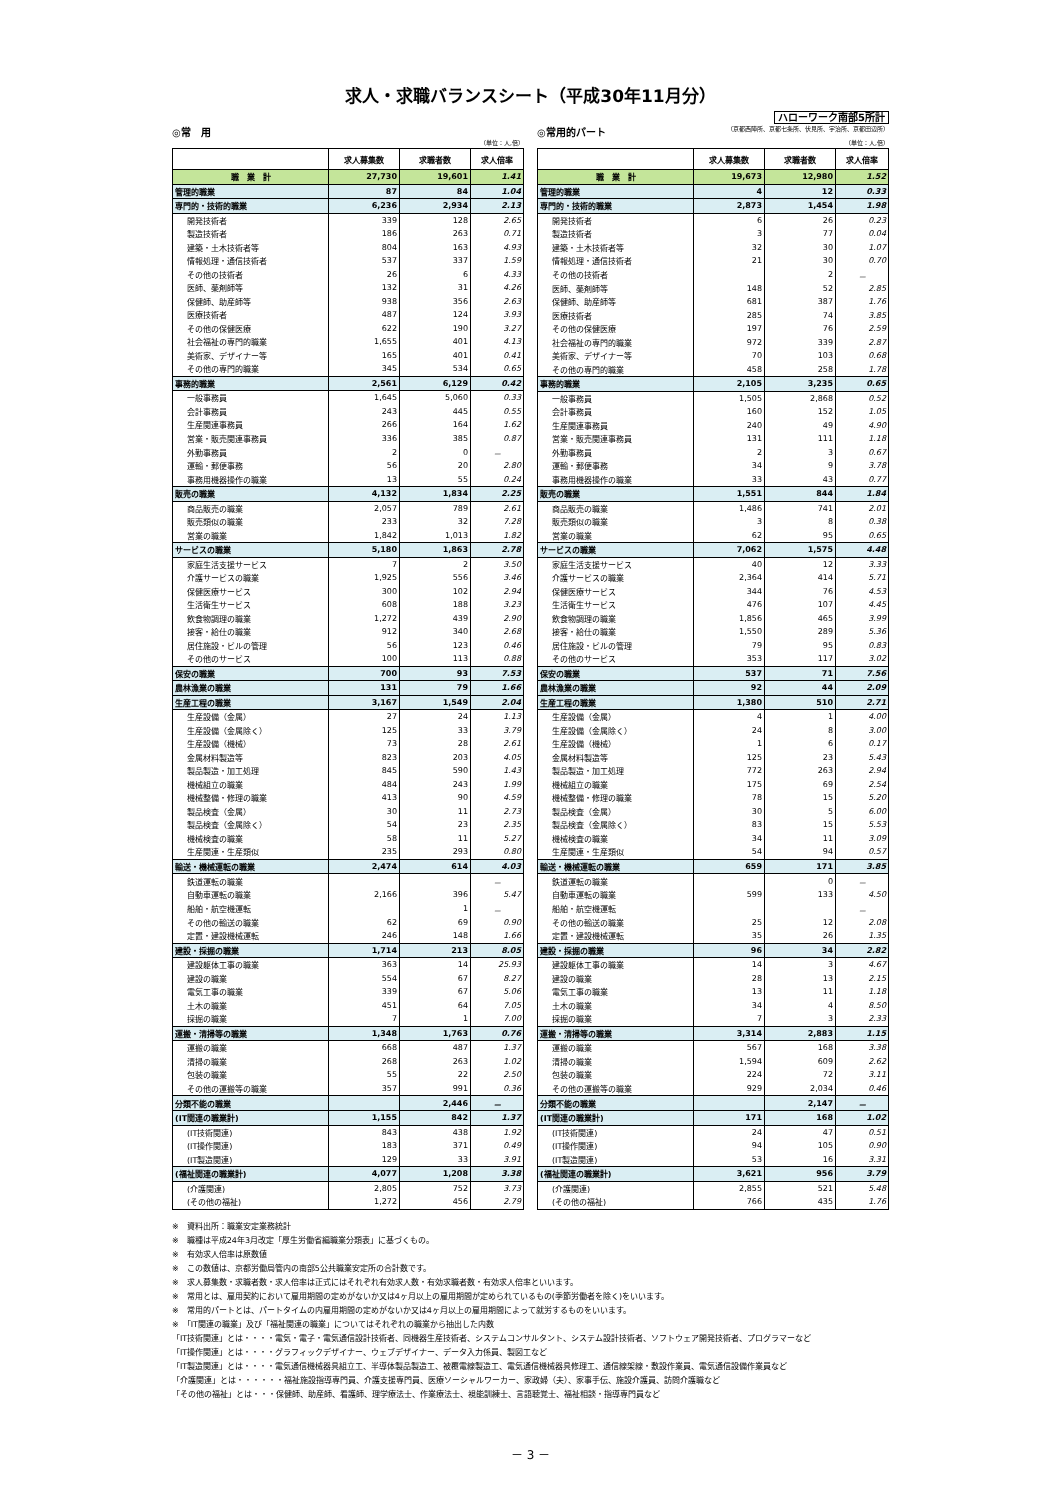求人・求職バランスシート（平成30年11月分）
ハローワーク南部5所計
◎常　用
（単位：人,倍）
| | 求人募集数 | 求職者数 | 求人倍率 |
| --- | --- | --- | --- |
| 職 業 計 | 27,730 | 19,601 | 1.41 |
| 管理的職業 | 87 | 84 | 1.04 |
| 専門的・技術的職業 | 6,236 | 2,934 | 2.13 |
| 開発技術者 | 339 | 128 | 2.65 |
| 製造技術者 | 186 | 263 | 0.71 |
| 建築・土木技術者等 | 804 | 163 | 4.93 |
| 情報処理・通信技術者 | 537 | 337 | 1.59 |
| その他の技術者 | 26 | 6 | 4.33 |
| 医師、薬剤師等 | 132 | 31 | 4.26 |
| 保健師、助産師等 | 938 | 356 | 2.63 |
| 医療技術者 | 487 | 124 | 3.93 |
| その他の保健医療 | 622 | 190 | 3.27 |
| 社会福祉の専門的職業 | 1,655 | 401 | 4.13 |
| 美術家、デザイナー等 | 165 | 401 | 0.41 |
| その他の専門的職業 | 345 | 534 | 0.65 |
| 事務的職業 | 2,561 | 6,129 | 0.42 |
| 一般事務員 | 1,645 | 5,060 | 0.33 |
| 会計事務員 | 243 | 445 | 0.55 |
| 生産関連事務員 | 266 | 164 | 1.62 |
| 営業・販売関連事務員 | 336 | 385 | 0.87 |
| 外勤事務員 | 2 | 0 | － |
| 運輸・郵便事務 | 56 | 20 | 2.80 |
| 事務用機器操作の職業 | 13 | 55 | 0.24 |
| 販売の職業 | 4,132 | 1,834 | 2.25 |
| 商品販売の職業 | 2,057 | 789 | 2.61 |
| 販売類似の職業 | 233 | 32 | 7.28 |
| 営業の職業 | 1,842 | 1,013 | 1.82 |
| サービスの職業 | 5,180 | 1,863 | 2.78 |
| 家庭生活支援サービス | 7 | 2 | 3.50 |
| 介護サービスの職業 | 1,925 | 556 | 3.46 |
| 保健医療サービス | 300 | 102 | 2.94 |
| 生活衛生サービス | 608 | 188 | 3.23 |
| 飲食物調理の職業 | 1,272 | 439 | 2.90 |
| 接客・給仕の職業 | 912 | 340 | 2.68 |
| 居住施設・ビルの管理 | 56 | 123 | 0.46 |
| その他のサービス | 100 | 113 | 0.88 |
| 保安の職業 | 700 | 93 | 7.53 |
| 農林漁業の職業 | 131 | 79 | 1.66 |
| 生産工程の職業 | 3,167 | 1,549 | 2.04 |
| 生産設備（金属） | 27 | 24 | 1.13 |
| 生産設備（金属除く） | 125 | 33 | 3.79 |
| 生産設備（機械） | 73 | 28 | 2.61 |
| 金属材料製造等 | 823 | 203 | 4.05 |
| 製品製造・加工処理 | 845 | 590 | 1.43 |
| 機械組立の職業 | 484 | 243 | 1.99 |
| 機械整備・修理の職業 | 413 | 90 | 4.59 |
| 製品検査（金属） | 30 | 11 | 2.73 |
| 製品検査（金属除く） | 54 | 23 | 2.35 |
| 機械検査の職業 | 58 | 11 | 5.27 |
| 生産関連・生産類似 | 235 | 293 | 0.80 |
| 輸送・機械運転の職業 | 2,474 | 614 | 4.03 |
| 鉄道運転の職業 | | | － |
| 自動車運転の職業 | 2,166 | 396 | 5.47 |
| 船舶・航空機運転 | | 1 | － |
| その他の輸送の職業 | 62 | 69 | 0.90 |
| 定置・建設機械運転 | 246 | 148 | 1.66 |
| 建設・採掘の職業 | 1,714 | 213 | 8.05 |
| 建設躯体工事の職業 | 363 | 14 | 25.93 |
| 建設の職業 | 554 | 67 | 8.27 |
| 電気工事の職業 | 339 | 67 | 5.06 |
| 土木の職業 | 451 | 64 | 7.05 |
| 採掘の職業 | 7 | 1 | 7.00 |
| 運搬・清掃等の職業 | 1,348 | 1,763 | 0.76 |
| 運搬の職業 | 668 | 487 | 1.37 |
| 清掃の職業 | 268 | 263 | 1.02 |
| 包装の職業 | 55 | 22 | 2.50 |
| その他の運搬等の職業 | 357 | 991 | 0.36 |
| 分類不能の職業 | | 2,446 | － |
| (IT関連の職業計) | 1,155 | 842 | 1.37 |
| (IT技術関連) | 843 | 438 | 1.92 |
| (IT操作関連) | 183 | 371 | 0.49 |
| (IT製造関連) | 129 | 33 | 3.91 |
| (福祉関連の職業計) | 4,077 | 1,208 | 3.38 |
| (介護関連) | 2,805 | 752 | 3.73 |
| (その他の福祉) | 1,272 | 456 | 2.79 |
◎常用的パート （京都西陣所、京都七条所、伏見所、宇治所、京都田辺所）
（単位：人,倍）
| | 求人募集数 | 求職者数 | 求人倍率 |
| --- | --- | --- | --- |
| 職 業 計 | 19,673 | 12,980 | 1.52 |
| 管理的職業 | 4 | 12 | 0.33 |
| 専門的・技術的職業 | 2,873 | 1,454 | 1.98 |
| 開発技術者 | 6 | 26 | 0.23 |
| 製造技術者 | 3 | 77 | 0.04 |
| 建築・土木技術者等 | 32 | 30 | 1.07 |
| 情報処理・通信技術者 | 21 | 30 | 0.70 |
| その他の技術者 | | 2 | － |
| 医師、薬剤師等 | 148 | 52 | 2.85 |
| 保健師、助産師等 | 681 | 387 | 1.76 |
| 医療技術者 | 285 | 74 | 3.85 |
| その他の保健医療 | 197 | 76 | 2.59 |
| 社会福祉の専門的職業 | 972 | 339 | 2.87 |
| 美術家、デザイナー等 | 70 | 103 | 0.68 |
| その他の専門的職業 | 458 | 258 | 1.78 |
| 事務的職業 | 2,105 | 3,235 | 0.65 |
| 一般事務員 | 1,505 | 2,868 | 0.52 |
| 会計事務員 | 160 | 152 | 1.05 |
| 生産関連事務員 | 240 | 49 | 4.90 |
| 営業・販売関連事務員 | 131 | 111 | 1.18 |
| 外勤事務員 | 2 | 3 | 0.67 |
| 運輸・郵便事務 | 34 | 9 | 3.78 |
| 事務用機器操作の職業 | 33 | 43 | 0.77 |
| 販売の職業 | 1,551 | 844 | 1.84 |
| 商品販売の職業 | 1,486 | 741 | 2.01 |
| 販売類似の職業 | 3 | 8 | 0.38 |
| 営業の職業 | 62 | 95 | 0.65 |
| サービスの職業 | 7,062 | 1,575 | 4.48 |
| 家庭生活支援サービス | 40 | 12 | 3.33 |
| 介護サービスの職業 | 2,364 | 414 | 5.71 |
| 保健医療サービス | 344 | 76 | 4.53 |
| 生活衛生サービス | 476 | 107 | 4.45 |
| 飲食物調理の職業 | 1,856 | 465 | 3.99 |
| 接客・給仕の職業 | 1,550 | 289 | 5.36 |
| 居住施設・ビルの管理 | 79 | 95 | 0.83 |
| その他のサービス | 353 | 117 | 3.02 |
| 保安の職業 | 537 | 71 | 7.56 |
| 農林漁業の職業 | 92 | 44 | 2.09 |
| 生産工程の職業 | 1,380 | 510 | 2.71 |
| 生産設備（金属） | 4 | 1 | 4.00 |
| 生産設備（金属除く） | 24 | 8 | 3.00 |
| 生産設備（機械） | 1 | 6 | 0.17 |
| 金属材料製造等 | 125 | 23 | 5.43 |
| 製品製造・加工処理 | 772 | 263 | 2.94 |
| 機械組立の職業 | 175 | 69 | 2.54 |
| 機械整備・修理の職業 | 78 | 15 | 5.20 |
| 製品検査（金属） | 30 | 5 | 6.00 |
| 製品検査（金属除く） | 83 | 15 | 5.53 |
| 機械検査の職業 | 34 | 11 | 3.09 |
| 生産関連・生産類似 | 54 | 94 | 0.57 |
| 輸送・機械運転の職業 | 659 | 171 | 3.85 |
| 鉄道運転の職業 | | 0 | － |
| 自動車運転の職業 | 599 | 133 | 4.50 |
| 船舶・航空機運転 | | | － |
| その他の輸送の職業 | 25 | 12 | 2.08 |
| 定置・建設機械運転 | 35 | 26 | 1.35 |
| 建設・採掘の職業 | 96 | 34 | 2.82 |
| 建設躯体工事の職業 | 14 | 3 | 4.67 |
| 建設の職業 | 28 | 13 | 2.15 |
| 電気工事の職業 | 13 | 11 | 1.18 |
| 土木の職業 | 34 | 4 | 8.50 |
| 採掘の職業 | 7 | 3 | 2.33 |
| 運搬・清掃等の職業 | 3,314 | 2,883 | 1.15 |
| 運搬の職業 | 567 | 168 | 3.38 |
| 清掃の職業 | 1,594 | 609 | 2.62 |
| 包装の職業 | 224 | 72 | 3.11 |
| その他の運搬等の職業 | 929 | 2,034 | 0.46 |
| 分類不能の職業 | | 2,147 | － |
| (IT関連の職業計) | 171 | 168 | 1.02 |
| (IT技術関連) | 24 | 47 | 0.51 |
| (IT操作関連) | 94 | 105 | 0.90 |
| (IT製造関連) | 53 | 16 | 3.31 |
| (福祉関連の職業計) | 3,621 | 956 | 3.79 |
| (介護関連) | 2,855 | 521 | 5.48 |
| (その他の福祉) | 766 | 435 | 1.76 |
※　資料出所：職業安定業務統計
※　職種は平成24年3月改定「厚生労働省編職業分類表」に基づくもの。
※　有効求人倍率は原数値
※　この数値は、京都労働局管内の南部5公共職業安定所の合計数です。
※　求人募集数・求職者数・求人倍率は正式にはそれぞれ有効求人数・有効求職者数・有効求人倍率といいます。
※　常用とは、雇用契約において雇用期間の定めがないか又は4ヶ月以上の雇用期間が定められているもの(季節労働者を除く)をいいます。
※　常用的パートとは、パートタイムの内雇用期間の定めがないか又は4ヶ月以上の雇用期間によって就労するものをいいます。
※　「IT関連の職業」及び「福祉関連の職業」についてはそれぞれの職業から抽出した内数
「IT技術関連」とは・・・・電気・電子・電気通信設計技術者、同機器生産技術者、システムコンサルタント、システム設計技術者、ソフトウェア開発技術者、プログラマーなど
「IT操作関連」とは・・・・グラフィックデザイナー、ウェブデザイナー、データ入力係員、製図工など
「IT製造関連」とは・・・・電気通信機械器具組立工、半導体製品製造工、被覆電線製造工、電気通信機械器具修理工、通信線架線・敷設作業員、電気通信設備作業員など
「介護関連」とは・・・・・・福祉施設指導専門員、介護支援専門員、医療ソーシャルワーカー、家政婦（夫）、家事手伝、施設介護員、訪問介護職など
「その他の福祉」とは・・・保健師、助産師、看護師、理学療法士、作業療法士、視能訓練士、言語聴覚士、福祉相談・指導専門員など
－ 3 －